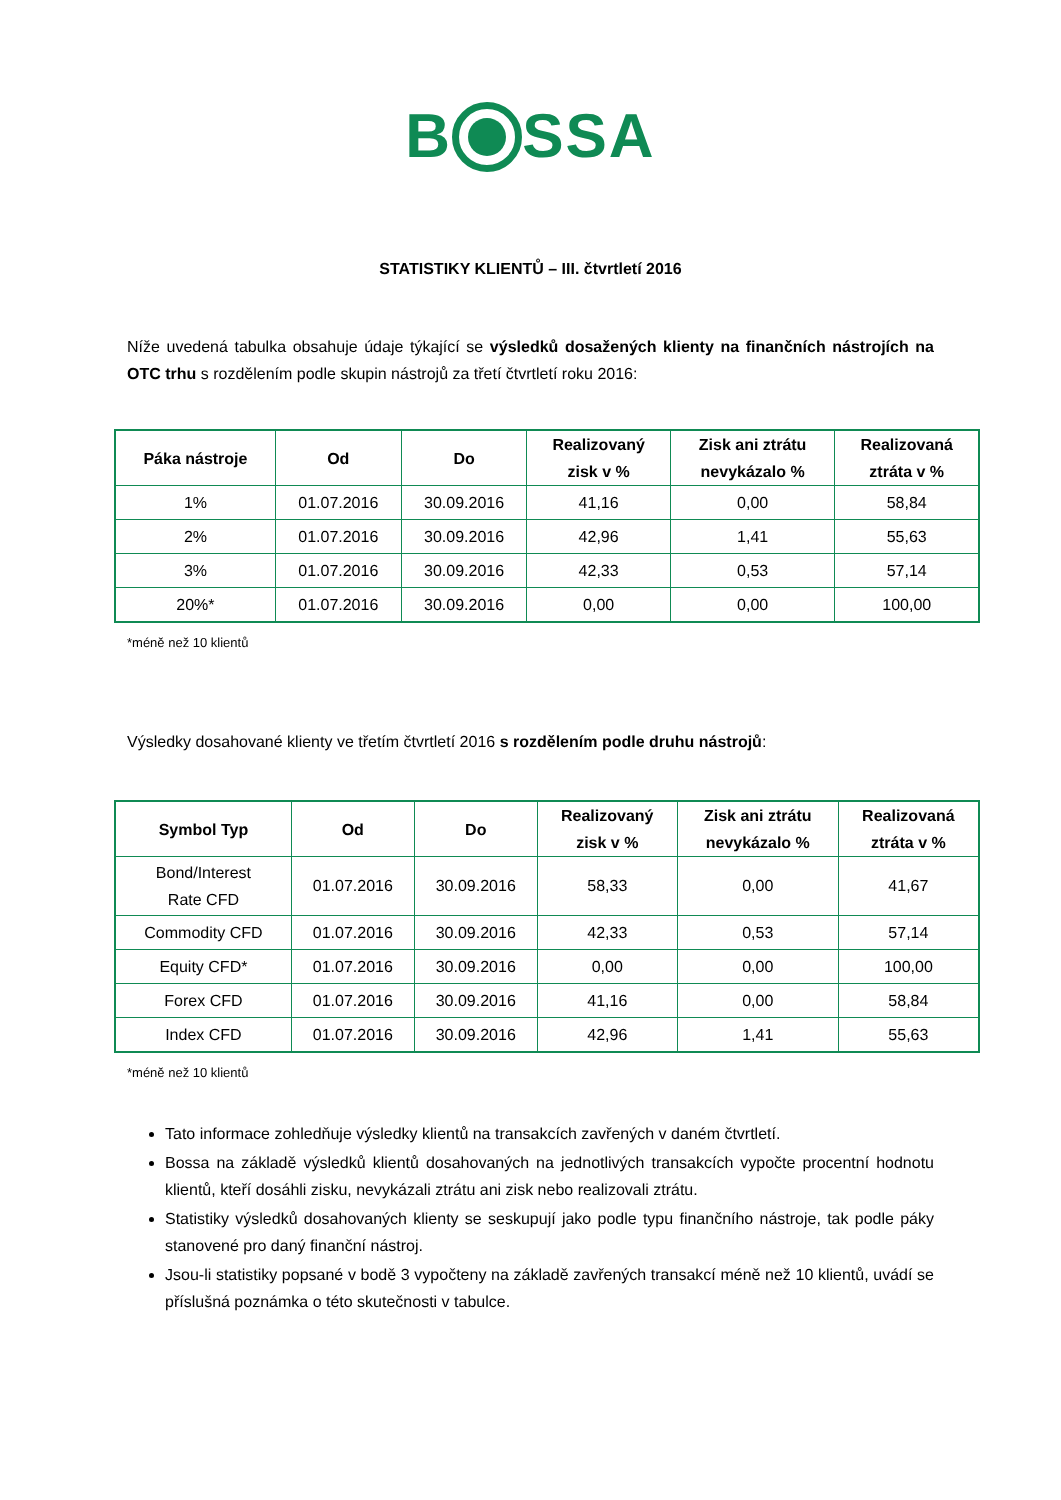B SSA
STATISTIKY KLIENTŮ – III. čtvrtletí 2016
Níže uvedená tabulka obsahuje údaje týkající se výsledků dosažených klienty na finančních nástrojích na OTC trhu s rozdělením podle skupin nástrojů za třetí čtvrtletí roku 2016:
| Páka nástroje | Od | Do | Realizovaný zisk v % | Zisk ani ztrátu nevykázalo % | Realizovaná ztráta v % |
| --- | --- | --- | --- | --- | --- |
| 1% | 01.07.2016 | 30.09.2016 | 41,16 | 0,00 | 58,84 |
| 2% | 01.07.2016 | 30.09.2016 | 42,96 | 1,41 | 55,63 |
| 3% | 01.07.2016 | 30.09.2016 | 42,33 | 0,53 | 57,14 |
| 20%* | 01.07.2016 | 30.09.2016 | 0,00 | 0,00 | 100,00 |
*méně než 10 klientů
Výsledky dosahované klienty ve třetím čtvrtletí 2016 s rozdělením podle druhu nástrojů:
| Symbol Typ | Od | Do | Realizovaný zisk v % | Zisk ani ztrátu nevykázalo % | Realizovaná ztráta v % |
| --- | --- | --- | --- | --- | --- |
| Bond/Interest Rate CFD | 01.07.2016 | 30.09.2016 | 58,33 | 0,00 | 41,67 |
| Commodity CFD | 01.07.2016 | 30.09.2016 | 42,33 | 0,53 | 57,14 |
| Equity CFD* | 01.07.2016 | 30.09.2016 | 0,00 | 0,00 | 100,00 |
| Forex CFD | 01.07.2016 | 30.09.2016 | 41,16 | 0,00 | 58,84 |
| Index CFD | 01.07.2016 | 30.09.2016 | 42,96 | 1,41 | 55,63 |
*méně než 10 klientů
Tato informace zohledňuje výsledky klientů na transakcích zavřených v daném čtvrtletí.
Bossa na základě výsledků klientů dosahovaných na jednotlivých transakcích vypočte procentní hodnotu klientů, kteří dosáhli zisku, nevykázali ztrátu ani zisk nebo realizovali ztrátu.
Statistiky výsledků dosahovaných klienty se seskupují jako podle typu finančního nástroje, tak podle páky stanovené pro daný finanční nástroj.
Jsou-li statistiky popsané v bodě 3 vypočteny na základě zavřených transakcí méně než 10 klientů, uvádí se příslušná poznámka o této skutečnosti v tabulce.